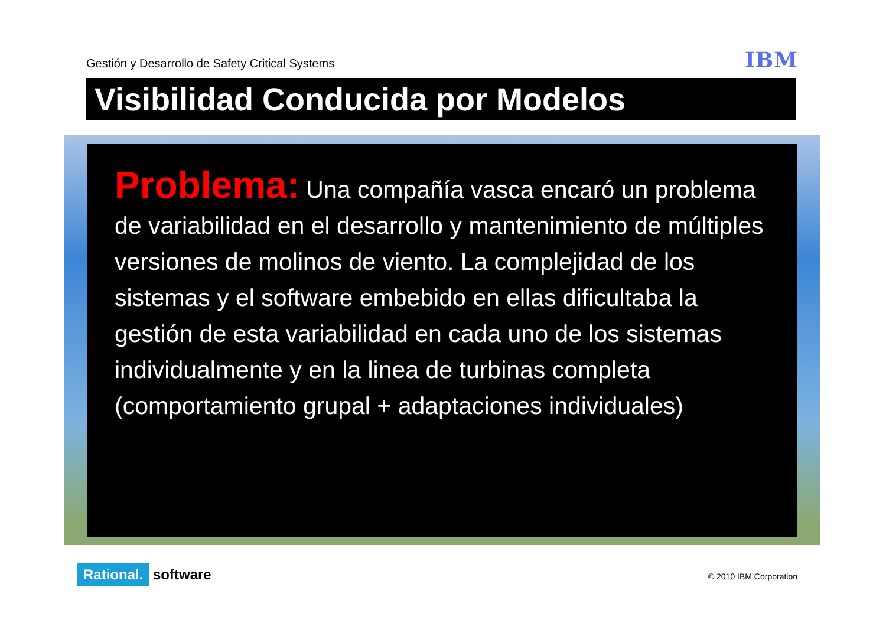Gestión y Desarrollo de Safety Critical Systems
IBM
Visibilidad Conducida por Modelos
Problema: Una compañía vasca encaró un problema de variabilidad en el desarrollo y mantenimiento de múltiples versiones de molinos de viento. La complejidad de los sistemas y el software embebido en ellas dificultaba la gestión de esta variabilidad en cada uno de los sistemas individualmente y en la linea de turbinas completa (comportamiento grupal + adaptaciones individuales)
Rational. software © 2010 IBM Corporation